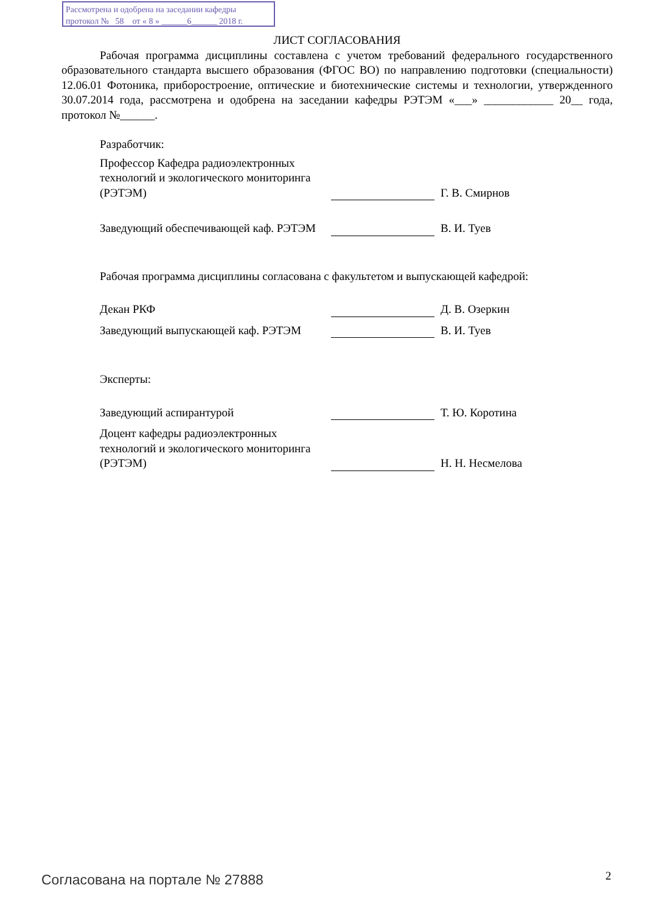Рассмотрена и одобрена на заседании кафедры
протокол № 58 от « 8 » ______6______ 2018 г.
ЛИСТ СОГЛАСОВАНИЯ
Рабочая программа дисциплины составлена с учетом требований федерального государственного образовательного стандарта высшего образования (ФГОС ВО) по направлению подготовки (специальности) 12.06.01 Фотоника, приборостроение, оптические и биотехнические системы и технологии, утвержденного 30.07.2014 года, рассмотрена и одобрена на заседании кафедры РЭТЭМ «___» ____________ 20__ года, протокол №______.
Разработчик:
Профессор Кафедра радиоэлектронных технологий и экологического мониторинга (РЭТЭМ)
Г. В. Смирнов
Заведующий обеспечивающей каф. РЭТЭМ
В. И. Туев
Рабочая программа дисциплины согласована с факультетом и выпускающей кафедрой:
Декан РКФ
Д. В. Озеркин
Заведующий выпускающей каф. РЭТЭМ
В. И. Туев
Эксперты:
Заведующий аспирантурой
Т. Ю. Коротина
Доцент кафедры радиоэлектронных технологий и экологического мониторинга (РЭТЭМ)
Н. Н. Несмелова
Согласована на портале № 27888 2